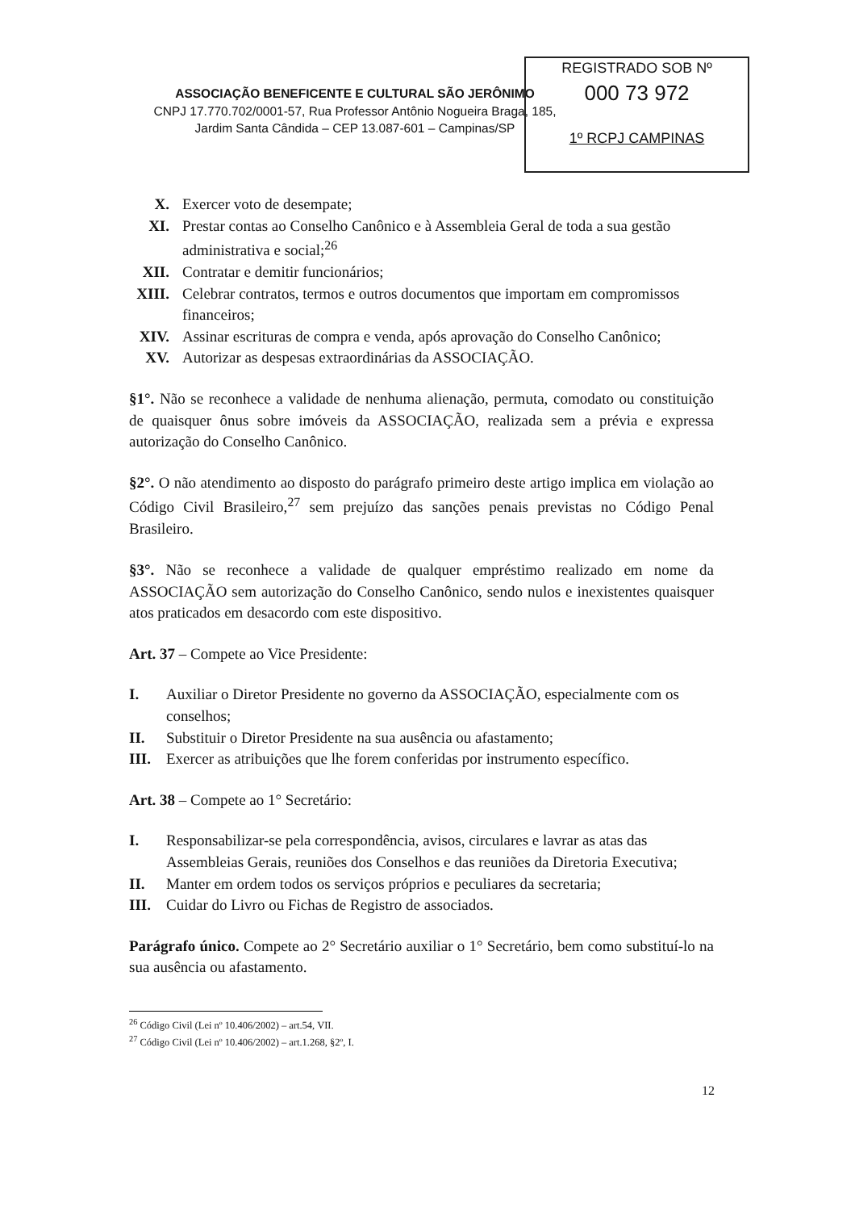REGISTRADO SOB Nº
000 73 972
1º RCPJ CAMPINAS
ASSOCIAÇÃO BENEFICENTE E CULTURAL SÃO JERÔNIMO
CNPJ 17.770.702/0001-57, Rua Professor Antônio Nogueira Braga, 185,
Jardim Santa Cândida – CEP 13.087-601 – Campinas/SP
X. Exercer voto de desempate;
XI. Prestar contas ao Conselho Canônico e à Assembleia Geral de toda a sua gestão administrativa e social;<sup>26</sup>
XII. Contratar e demitir funcionários;
XIII. Celebrar contratos, termos e outros documentos que importam em compromissos financeiros;
XIV. Assinar escrituras de compra e venda, após aprovação do Conselho Canônico;
XV. Autorizar as despesas extraordinárias da ASSOCIAÇÃO.
§1°. Não se reconhece a validade de nenhuma alienação, permuta, comodato ou constituição de quaisquer ônus sobre imóveis da ASSOCIAÇÃO, realizada sem a prévia e expressa autorização do Conselho Canônico.
§2°. O não atendimento ao disposto do parágrafo primeiro deste artigo implica em violação ao Código Civil Brasileiro,<sup>27</sup> sem prejuízo das sanções penais previstas no Código Penal Brasileiro.
§3°. Não se reconhece a validade de qualquer empréstimo realizado em nome da ASSOCIAÇÃO sem autorização do Conselho Canônico, sendo nulos e inexistentes quaisquer atos praticados em desacordo com este dispositivo.
Art. 37 – Compete ao Vice Presidente:
I. Auxiliar o Diretor Presidente no governo da ASSOCIAÇÃO, especialmente com os conselhos;
II. Substituir o Diretor Presidente na sua ausência ou afastamento;
III. Exercer as atribuições que lhe forem conferidas por instrumento específico.
Art. 38 – Compete ao 1° Secretário:
I. Responsabilizar-se pela correspondência, avisos, circulares e lavrar as atas das Assembleias Gerais, reuniões dos Conselhos e das reuniões da Diretoria Executiva;
II. Manter em ordem todos os serviços próprios e peculiares da secretaria;
III. Cuidar do Livro ou Fichas de Registro de associados.
Parágrafo único. Compete ao 2° Secretário auxiliar o 1° Secretário, bem como substituí-lo na sua ausência ou afastamento.
<sup>26</sup> Código Civil (Lei nº 10.406/2002) – art.54, VII.
<sup>27</sup> Código Civil (Lei nº 10.406/2002) – art.1.268, §2º, I.
12